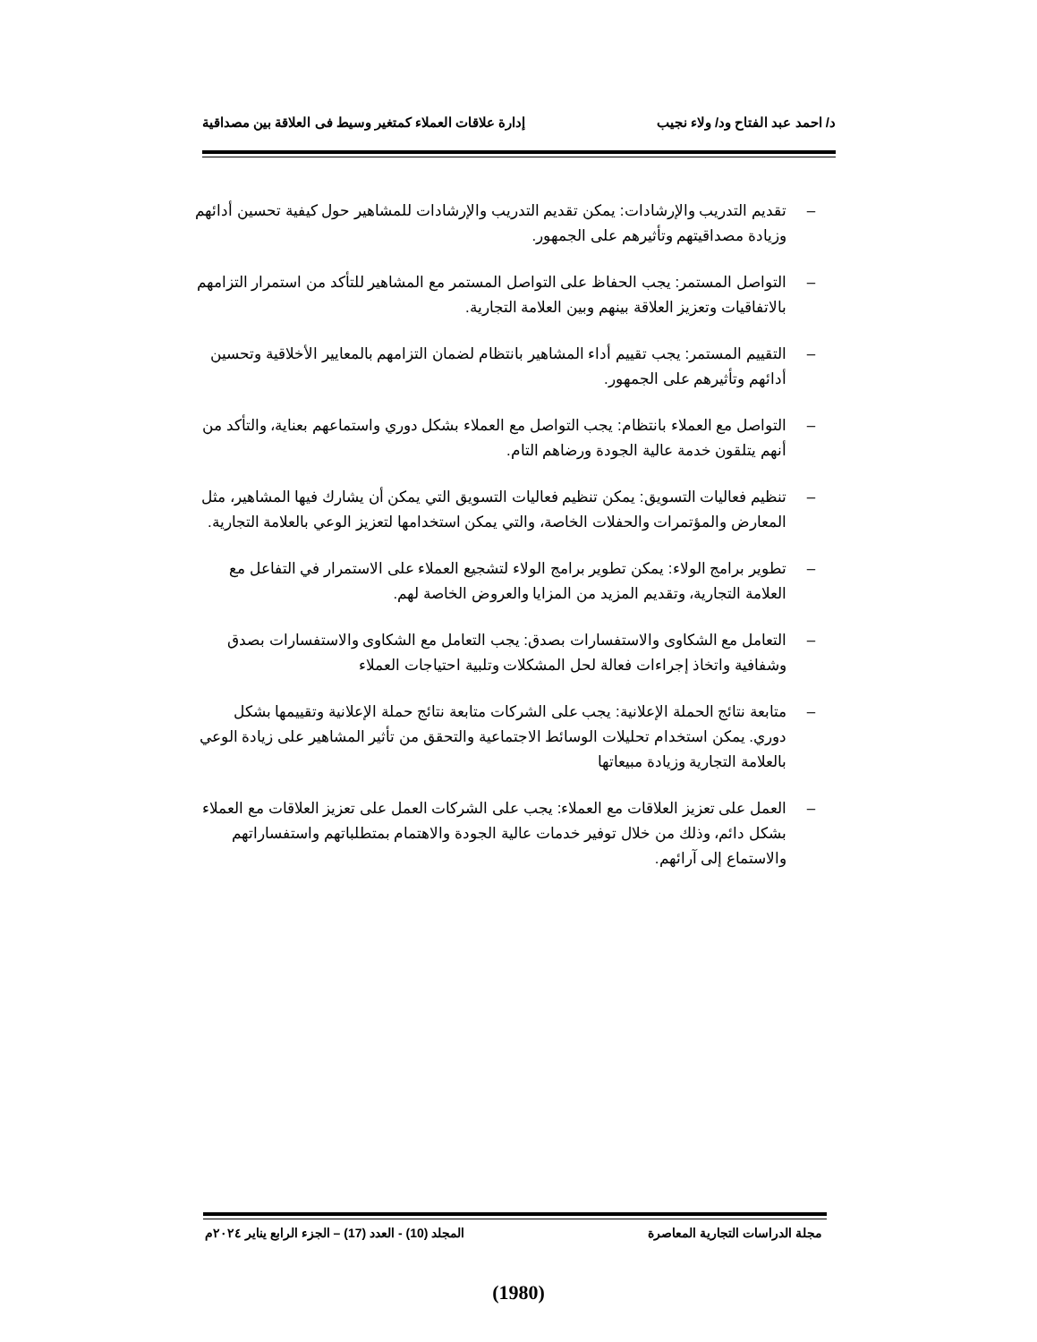د/ احمد عبد الفتاح ود/ ولاء نجيب إدارة علاقات العملاء كمتغير وسيط فى العلاقة بين مصداقية
– تقديم التدريب والإرشادات: يمكن تقديم التدريب والإرشادات للمشاهير حول كيفية تحسين أدائهم وزيادة مصداقيتهم وتأثيرهم على الجمهور.
– التواصل المستمر: يجب الحفاظ على التواصل المستمر مع المشاهير للتأكد من استمرار التزامهم بالاتفاقيات وتعزيز العلاقة بينهم وبين العلامة التجارية.
– التقييم المستمر: يجب تقييم أداء المشاهير بانتظام لضمان التزامهم بالمعايير الأخلاقية وتحسين أدائهم وتأثيرهم على الجمهور.
– التواصل مع العملاء بانتظام: يجب التواصل مع العملاء بشكل دوري واستماعهم بعناية، والتأكد من أنهم يتلقون خدمة عالية الجودة ورضاهم التام.
– تنظيم فعاليات التسويق: يمكن تنظيم فعاليات التسويق التي يمكن أن يشارك فيها المشاهير، مثل المعارض والمؤتمرات والحفلات الخاصة، والتي يمكن استخدامها لتعزيز الوعي بالعلامة التجارية.
– تطوير برامج الولاء: يمكن تطوير برامج الولاء لتشجيع العملاء على الاستمرار في التفاعل مع العلامة التجارية، وتقديم المزيد من المزايا والعروض الخاصة لهم.
– التعامل مع الشكاوى والاستفسارات بصدق: يجب التعامل مع الشكاوى والاستفسارات بصدق وشفافية واتخاذ إجراءات فعالة لحل المشكلات وتلبية احتياجات العملاء
– متابعة نتائج الحملة الإعلانية: يجب على الشركات متابعة نتائج حملة الإعلانية وتقييمها بشكل دوري. يمكن استخدام تحليلات الوسائط الاجتماعية والتحقق من تأثير المشاهير على زيادة الوعي بالعلامة التجارية وزيادة مبيعاتها
– العمل على تعزيز العلاقات مع العملاء: يجب على الشركات العمل على تعزيز العلاقات مع العملاء بشكل دائم، وذلك من خلال توفير خدمات عالية الجودة والاهتمام بمتطلباتهم واستفساراتهم والاستماع إلى آرائهم.
مجلة الدراسات التجارية المعاصرة المجلد (10) - العدد (17) – الجزء الرابع يناير ٢٠٢٤م
(1980)